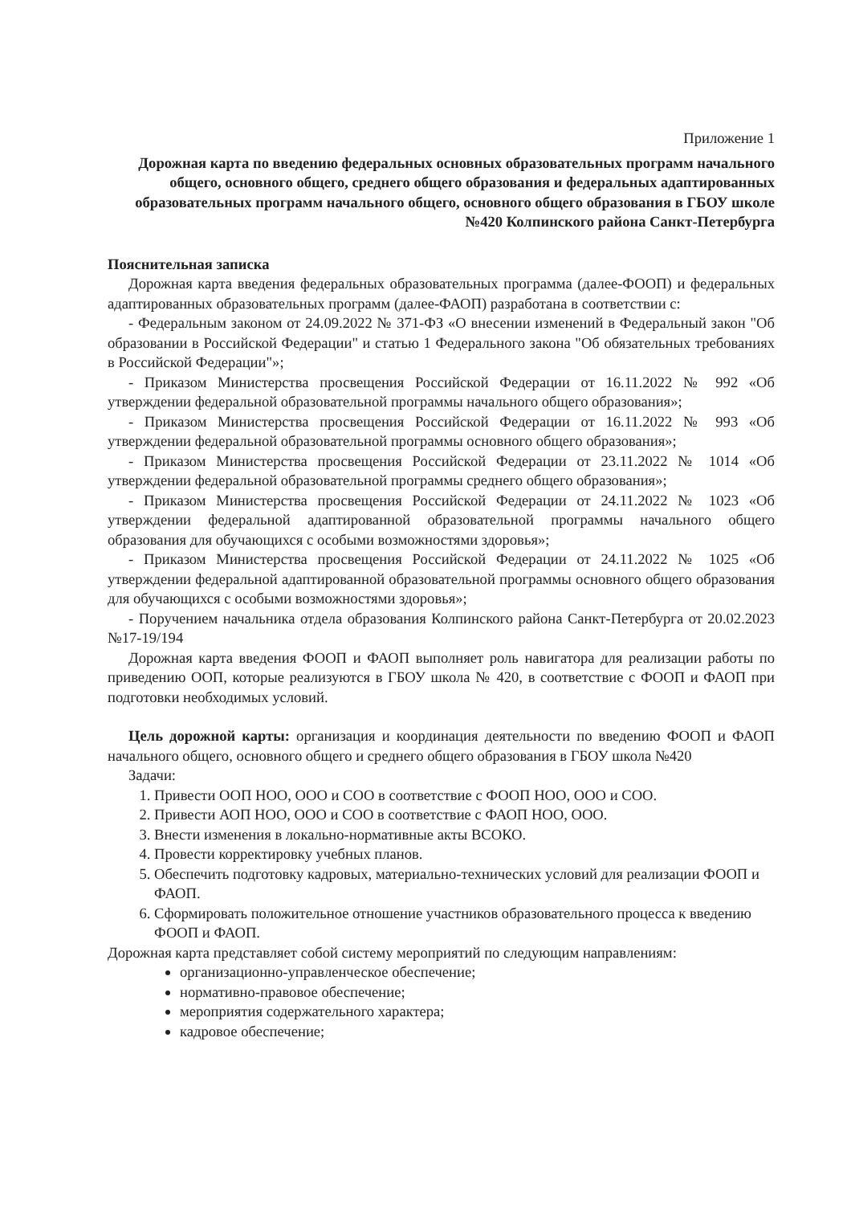Приложение 1
Дорожная карта по введению федеральных основных образовательных программ начального общего, основного общего, среднего общего образования и федеральных адаптированных образовательных программ начального общего, основного общего образования в ГБОУ школе №420 Колпинского района Санкт-Петербурга
Пояснительная записка
Дорожная карта введения федеральных образовательных программа (далее-ФООП) и федеральных адаптированных образовательных программ (далее-ФАОП) разработана в соответствии с:
- Федеральным законом от 24.09.2022 № 371-ФЗ «О внесении изменений в Федеральный закон "Об образовании в Российской Федерации" и статью 1 Федерального закона "Об обязательных требованиях в Российской Федерации"»;
- Приказом Министерства просвещения Российской Федерации от 16.11.2022 № 992 «Об утверждении федеральной образовательной программы начального общего образования»;
- Приказом Министерства просвещения Российской Федерации от 16.11.2022 № 993 «Об утверждении федеральной образовательной программы основного общего образования»;
- Приказом Министерства просвещения Российской Федерации от 23.11.2022 № 1014 «Об утверждении федеральной образовательной программы среднего общего образования»;
- Приказом Министерства просвещения Российской Федерации от 24.11.2022 № 1023 «Об утверждении федеральной адаптированной образовательной программы начального общего образования для обучающихся с особыми возможностями здоровья»;
- Приказом Министерства просвещения Российской Федерации от 24.11.2022 № 1025 «Об утверждении федеральной адаптированной образовательной программы основного общего образования для обучающихся с особыми возможностями здоровья»;
- Поручением начальника отдела образования Колпинского района Санкт-Петербурга от 20.02.2023 №17-19/194
Дорожная карта введения ФООП и ФАОП выполняет роль навигатора для реализации работы по приведению ООП, которые реализуются в ГБОУ школа № 420, в соответствие с ФООП и ФАОП при подготовки необходимых условий.
Цель дорожной карты: организация и координация деятельности по введению ФООП и ФАОП начального общего, основного общего и среднего общего образования в ГБОУ школа №420
Задачи:
1. Привести ООП НОО, ООО и СОО в соответствие с ФООП НОО, ООО и СОО.
2. Привести АОП НОО, ООО и СОО в соответствие с ФАОП НОО, ООО.
3. Внести изменения в локально-нормативные акты ВСОКО.
4. Провести корректировку учебных планов.
5. Обеспечить подготовку кадровых, материально-технических условий для реализации ФООП и ФАОП.
6. Сформировать положительное отношение участников образовательного процесса к введению ФООП и ФАОП.
Дорожная карта представляет собой систему мероприятий по следующим направлениям:
организационно-управленческое обеспечение;
нормативно-правовое обеспечение;
мероприятия содержательного характера;
кадровое обеспечение;